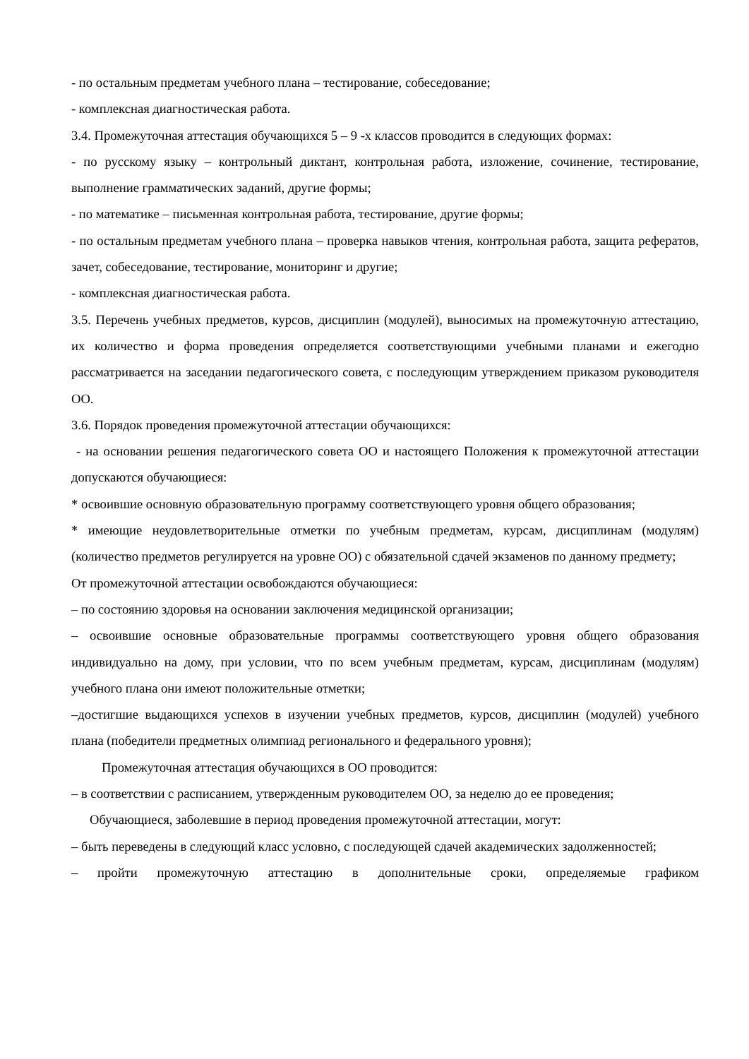- по остальным предметам учебного плана – тестирование, собеседование;
- комплексная диагностическая работа.
3.4. Промежуточная аттестация обучающихся 5 – 9 -х классов проводится в следующих формах:
- по русскому языку – контрольный диктант, контрольная работа, изложение, сочинение, тестирование, выполнение грамматических заданий, другие формы;
- по математике – письменная контрольная работа, тестирование, другие формы;
- по остальным предметам учебного плана – проверка навыков чтения, контрольная работа, защита рефератов, зачет, собеседование, тестирование, мониторинг и другие;
- комплексная диагностическая работа.
3.5. Перечень учебных предметов, курсов, дисциплин (модулей), выносимых на промежуточную аттестацию, их количество и форма проведения определяется соответствующими учебными планами и ежегодно рассматривается на заседании педагогического совета, с последующим утверждением приказом руководителя ОО.
3.6. Порядок проведения промежуточной аттестации обучающихся:
- на основании решения педагогического совета ОО и настоящего Положения к промежуточной аттестации допускаются обучающиеся:
* освоившие основную образовательную программу соответствующего уровня общего образования;
* имеющие неудовлетворительные отметки по учебным предметам, курсам, дисциплинам (модулям) (количество предметов регулируется на уровне ОО) с обязательной сдачей экзаменов по данному предмету;
От промежуточной аттестации освобождаются обучающиеся:
– по состоянию здоровья на основании заключения медицинской организации;
– освоившие основные образовательные программы соответствующего уровня общего образования индивидуально на дому, при условии, что по всем учебным предметам, курсам, дисциплинам (модулям) учебного плана они имеют положительные отметки;
–достигшие выдающихся успехов в изучении учебных предметов, курсов, дисциплин (модулей) учебного плана (победители предметных олимпиад регионального и федерального уровня);
Промежуточная аттестация обучающихся в ОО проводится:
– в соответствии с расписанием, утвержденным руководителем ОО, за неделю до ее проведения;
Обучающиеся, заболевшие в период проведения промежуточной аттестации, могут:
– быть переведены в следующий класс условно, с последующей сдачей академических задолженностей;
– пройти промежуточную аттестацию в дополнительные сроки, определяемые графиком